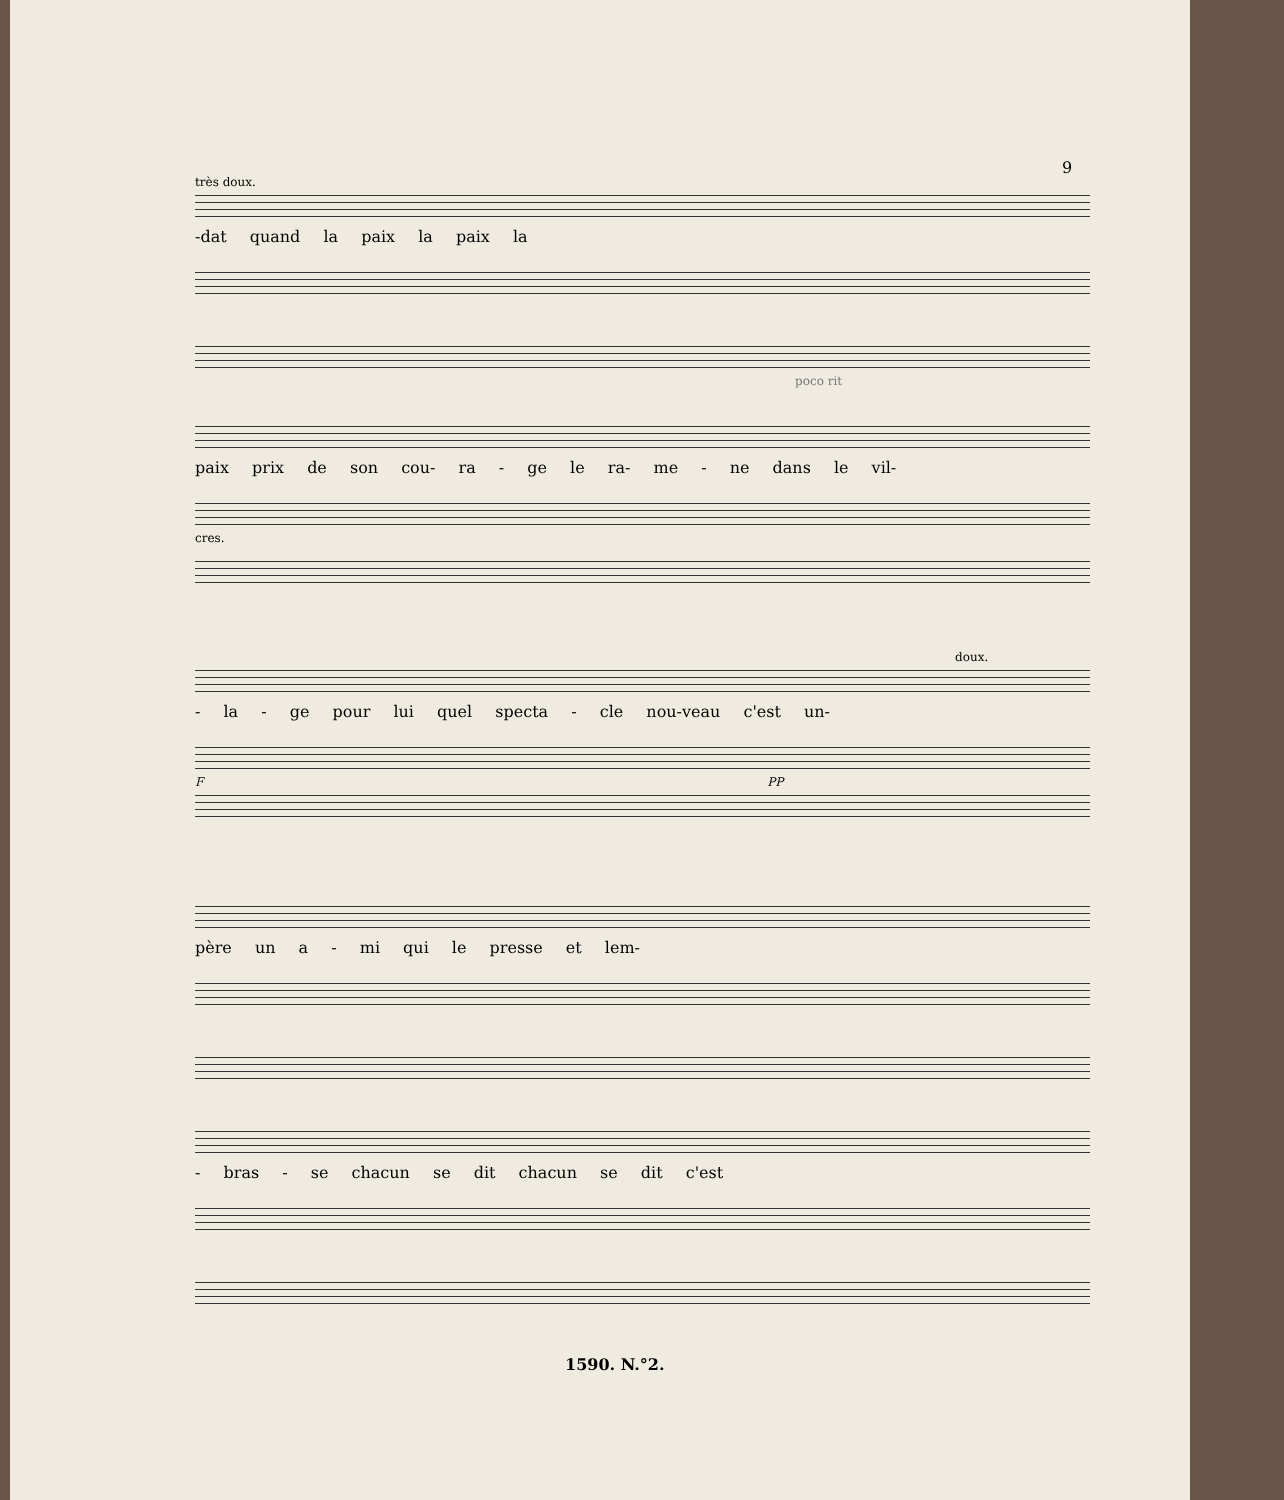9
très doux.
-dat quand la paix la paix la
poco rit
paix prix de son cou- ra - ge le ra- me - ne dans le vil-
cres.
doux.
- la - ge pour lui quel specta - cle nou-veau c'est un-
F PP
père un a - mi qui le presse et lem-
- bras - se chacun se dit chacun se dit c'est
1590. N.°2.